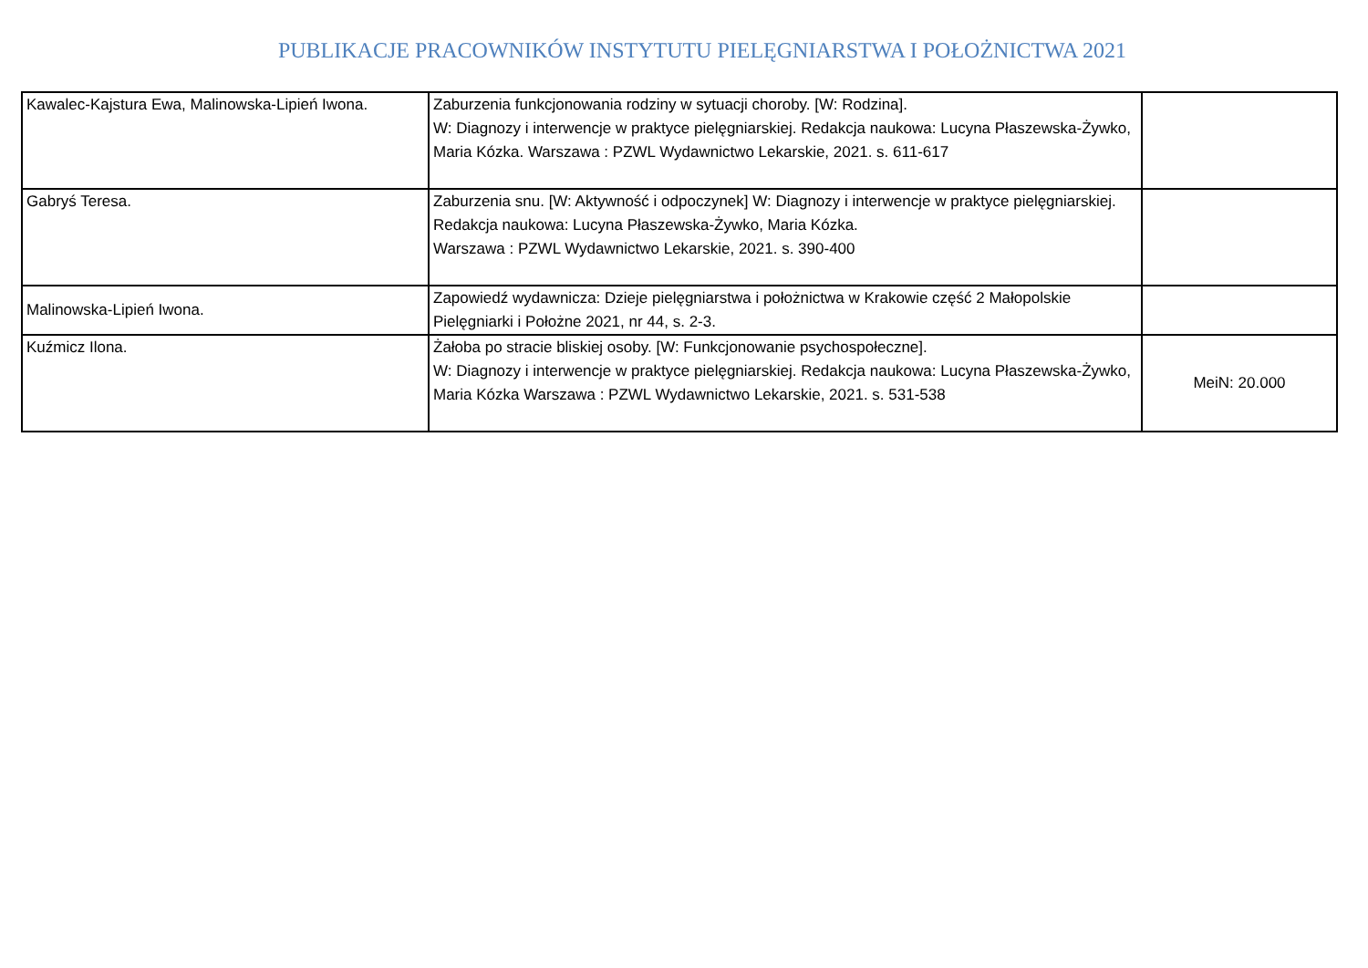PUBLIKACJE PRACOWNIKÓW INSTYTUTU PIELĘGNIARSTWA I POŁOŻNICTWA 2021
| Kawalec-Kajstura Ewa, Malinowska-Lipień Iwona. | Zaburzenia funkcjonowania rodziny w sytuacji choroby. [W: Rodzina]. W: Diagnozy i interwencje w praktyce pielęgniarskiej. Redakcja naukowa: Lucyna Płaszewska-Żywko, Maria Kózka. Warszawa : PZWL Wydawnictwo Lekarskie, 2021. s. 611-617 | |
| Gabryś Teresa. | Zaburzenia snu. [W: Aktywność i odpoczynek] W: Diagnozy i interwencje w praktyce pielęgniarskiej. Redakcja naukowa: Lucyna Płaszewska-Żywko, Maria Kózka. Warszawa : PZWL Wydawnictwo Lekarskie, 2021. s. 390-400 | |
| Malinowska-Lipień Iwona. | Zapowiedź wydawnicza: Dzieje pielęgniarstwa i położnictwa w Krakowie część 2 Małopolskie Pielęgniarki i Położne 2021, nr 44, s. 2-3. | |
| Kuźmicz Ilona. | Żałoba po stracie bliskiej osoby. [W: Funkcjonowanie psychospołeczne]. W: Diagnozy i interwencje w praktyce pielęgniarskiej. Redakcja naukowa: Lucyna Płaszewska-Żywko, Maria Kózka Warszawa : PZWL Wydawnictwo Lekarskie, 2021. s. 531-538 | MeiN: 20.000 |